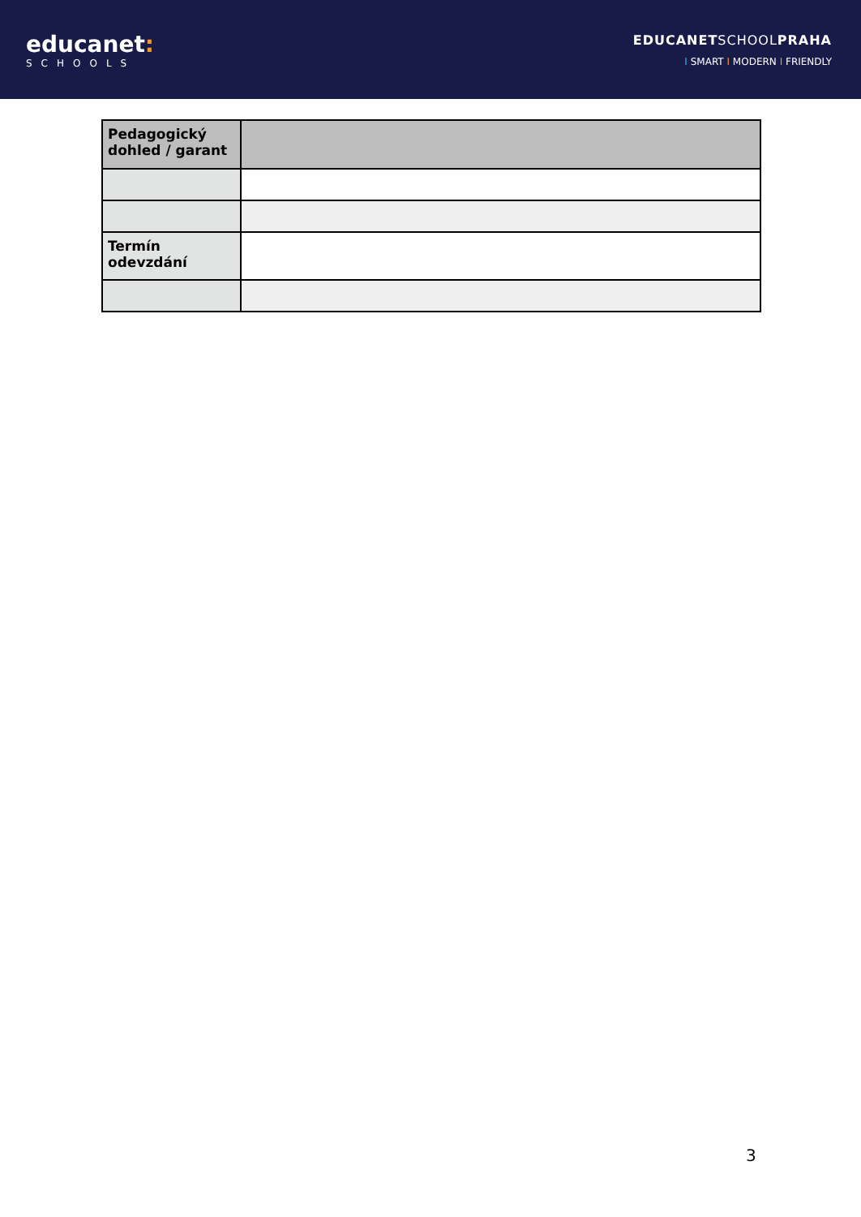educanet:
SCHOOLS
EDUCANETSCHOOLPRAHA
I SMART I MODERN I FRIENDLY
| Pedagogický dohled / garant | |
| Termín odevzdání | |
3